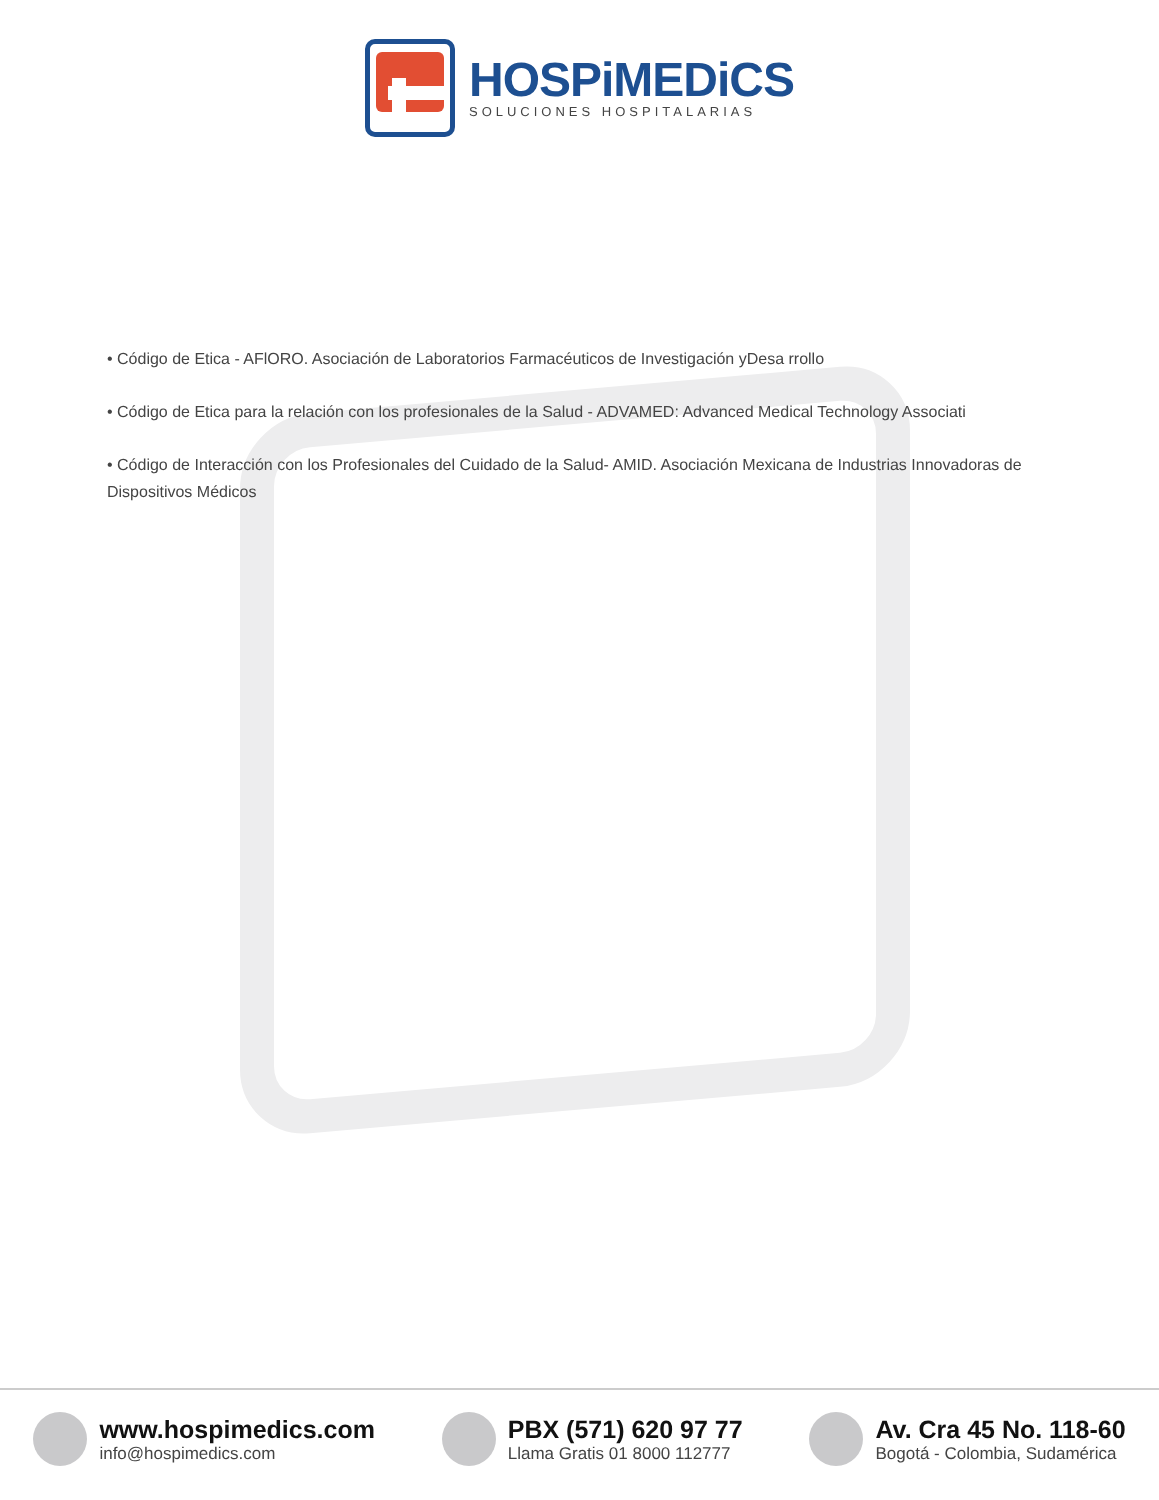HOSPiMEDiCS
SOLUCIONES HOSPITALARIAS
• Código de Etica - AFlORO. Asociación de Laboratorios Farmacéuticos de Investigación yDesa rrollo
• Código de Etica para la relación con los profesionales de la Salud - ADVAMED: Advanced Medical Technology Associati
• Código de Interacción con los Profesionales del Cuidado de la Salud- AMID. Asociación Mexicana de Industrias Innovadoras de Dispositivos Médicos
www.hospimedics.com
info@hospimedics.com
PBX (571) 620 97 77
Llama Gratis 01 8000 112777
Av. Cra 45 No. 118-60
Bogotá - Colombia, Sudamérica